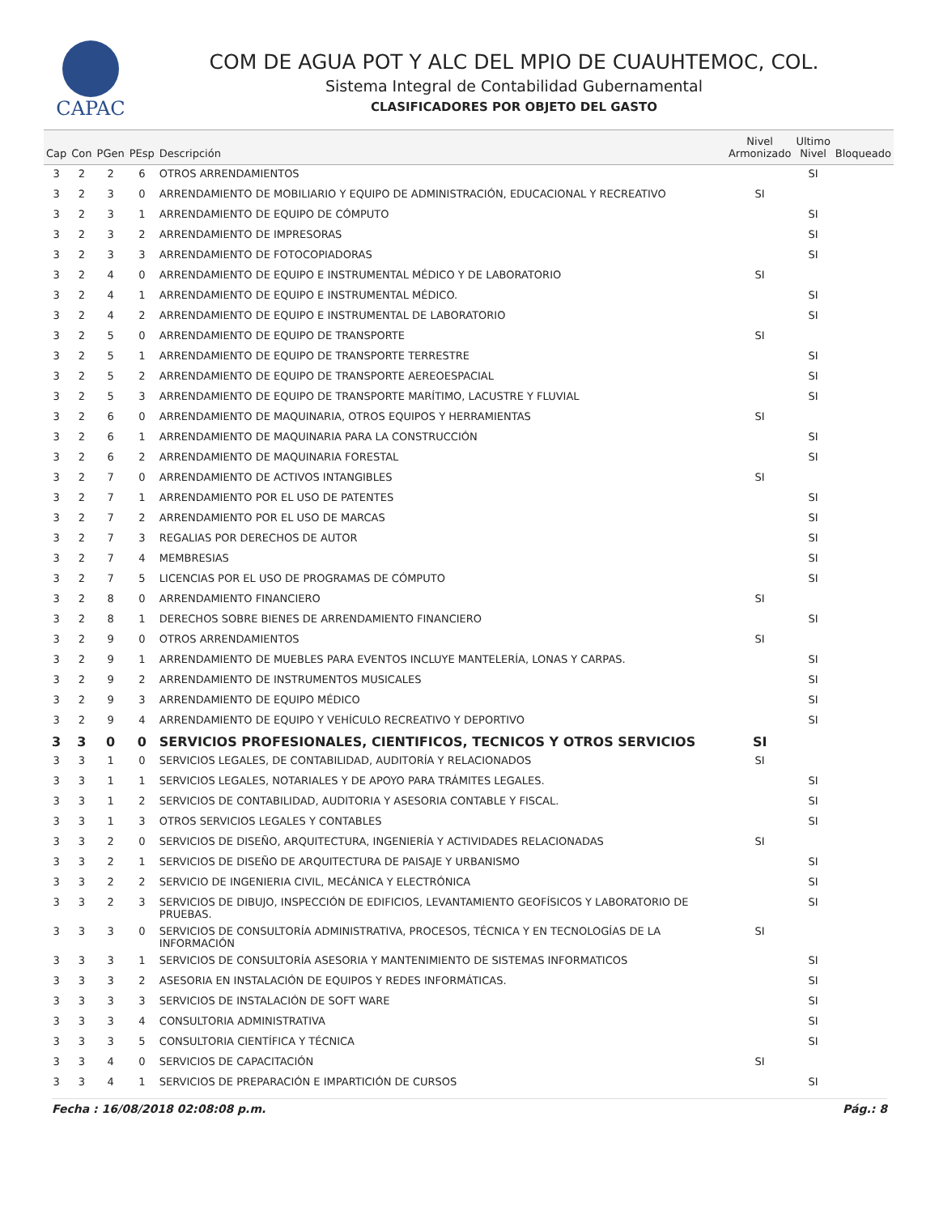CAPAC
COM DE AGUA POT Y ALC DEL MPIO DE CUAUHTEMOC, COL.
Sistema Integral de Contabilidad Gubernamental
CLASIFICADORES POR OBJETO DEL GASTO
| Cap | Con | PGen | PEsp | Descripción | Nivel Armonizado | Ultimo Nivel | Bloqueado |
| --- | --- | --- | --- | --- | --- | --- | --- |
| 3 | 2 | 2 | 6 | OTROS ARRENDAMIENTOS | | SI | |
| 3 | 2 | 3 | 0 | ARRENDAMIENTO DE MOBILIARIO Y EQUIPO DE ADMINISTRACIÓN, EDUCACIONAL Y RECREATIVO | SI | | |
| 3 | 2 | 3 | 1 | ARRENDAMIENTO DE EQUIPO DE CÓMPUTO | | SI | |
| 3 | 2 | 3 | 2 | ARRENDAMIENTO DE IMPRESORAS | | SI | |
| 3 | 2 | 3 | 3 | ARRENDAMIENTO DE FOTOCOPIADORAS | | SI | |
| 3 | 2 | 4 | 0 | ARRENDAMIENTO DE EQUIPO E INSTRUMENTAL MÉDICO Y DE LABORATORIO | SI | | |
| 3 | 2 | 4 | 1 | ARRENDAMIENTO DE EQUIPO E INSTRUMENTAL MÉDICO. | | SI | |
| 3 | 2 | 4 | 2 | ARRENDAMIENTO DE EQUIPO E INSTRUMENTAL DE LABORATORIO | | SI | |
| 3 | 2 | 5 | 0 | ARRENDAMIENTO DE EQUIPO DE TRANSPORTE | SI | | |
| 3 | 2 | 5 | 1 | ARRENDAMIENTO DE EQUIPO DE TRANSPORTE TERRESTRE | | SI | |
| 3 | 2 | 5 | 2 | ARRENDAMIENTO DE EQUIPO DE TRANSPORTE AEREOESPACIAL | | SI | |
| 3 | 2 | 5 | 3 | ARRENDAMIENTO DE EQUIPO DE TRANSPORTE MARÍTIMO, LACUSTRE Y FLUVIAL | | SI | |
| 3 | 2 | 6 | 0 | ARRENDAMIENTO DE MAQUINARIA, OTROS EQUIPOS Y HERRAMIENTAS | SI | | |
| 3 | 2 | 6 | 1 | ARRENDAMIENTO DE MAQUINARIA PARA LA CONSTRUCCIÓN | | SI | |
| 3 | 2 | 6 | 2 | ARRENDAMIENTO DE MAQUINARIA FORESTAL | | SI | |
| 3 | 2 | 7 | 0 | ARRENDAMIENTO DE ACTIVOS INTANGIBLES | SI | | |
| 3 | 2 | 7 | 1 | ARRENDAMIENTO POR EL USO DE PATENTES | | SI | |
| 3 | 2 | 7 | 2 | ARRENDAMIENTO POR EL USO DE MARCAS | | SI | |
| 3 | 2 | 7 | 3 | REGALIAS POR DERECHOS DE AUTOR | | SI | |
| 3 | 2 | 7 | 4 | MEMBRESIAS | | SI | |
| 3 | 2 | 7 | 5 | LICENCIAS POR EL USO DE PROGRAMAS DE CÓMPUTO | | SI | |
| 3 | 2 | 8 | 0 | ARRENDAMIENTO FINANCIERO | SI | | |
| 3 | 2 | 8 | 1 | DERECHOS SOBRE BIENES DE ARRENDAMIENTO FINANCIERO | | SI | |
| 3 | 2 | 9 | 0 | OTROS ARRENDAMIENTOS | SI | | |
| 3 | 2 | 9 | 1 | ARRENDAMIENTO DE MUEBLES PARA EVENTOS INCLUYE MANTELERÍA, LONAS Y CARPAS. | | SI | |
| 3 | 2 | 9 | 2 | ARRENDAMIENTO DE INSTRUMENTOS MUSICALES | | SI | |
| 3 | 2 | 9 | 3 | ARRENDAMIENTO DE EQUIPO MÉDICO | | SI | |
| 3 | 2 | 9 | 4 | ARRENDAMIENTO DE EQUIPO Y VEHÍCULO RECREATIVO Y DEPORTIVO | | SI | |
| 3 | 3 | 0 | 0 | SERVICIOS PROFESIONALES, CIENTIFICOS, TECNICOS Y OTROS SERVICIOS | SI | | |
| 3 | 3 | 1 | 0 | SERVICIOS LEGALES, DE CONTABILIDAD, AUDITORÍA Y RELACIONADOS | SI | | |
| 3 | 3 | 1 | 1 | SERVICIOS LEGALES, NOTARIALES Y DE APOYO PARA TRÁMITES LEGALES. | | SI | |
| 3 | 3 | 1 | 2 | SERVICIOS DE CONTABILIDAD, AUDITORIA Y ASESORIA CONTABLE Y FISCAL. | | SI | |
| 3 | 3 | 1 | 3 | OTROS SERVICIOS LEGALES Y CONTABLES | | SI | |
| 3 | 3 | 2 | 0 | SERVICIOS DE DISEÑO, ARQUITECTURA, INGENIERÍA Y ACTIVIDADES RELACIONADAS | SI | | |
| 3 | 3 | 2 | 1 | SERVICIOS DE DISEÑO DE ARQUITECTURA DE PAISAJE Y URBANISMO | | SI | |
| 3 | 3 | 2 | 2 | SERVICIO DE INGENIERIA CIVIL, MECÁNICA Y ELECTRÓNICA | | SI | |
| 3 | 3 | 2 | 3 | SERVICIOS DE DIBUJO, INSPECCIÓN DE EDIFICIOS, LEVANTAMIENTO GEOFÍSICOS Y LABORATORIO DE PRUEBAS. | | SI | |
| 3 | 3 | 3 | 0 | SERVICIOS DE CONSULTORÍA ADMINISTRATIVA, PROCESOS, TÉCNICA Y EN TECNOLOGÍAS DE LA INFORMACIÓN | SI | | |
| 3 | 3 | 3 | 1 | SERVICIOS DE CONSULTORÍA ASESORIA Y MANTENIMIENTO DE SISTEMAS INFORMATICOS | | SI | |
| 3 | 3 | 3 | 2 | ASESORIA EN INSTALACIÓN DE EQUIPOS Y REDES INFORMÁTICAS. | | SI | |
| 3 | 3 | 3 | 3 | SERVICIOS DE INSTALACIÓN DE SOFT WARE | | SI | |
| 3 | 3 | 3 | 4 | CONSULTORIA ADMINISTRATIVA | | SI | |
| 3 | 3 | 3 | 5 | CONSULTORIA CIENTÍFICA Y TÉCNICA | | SI | |
| 3 | 3 | 4 | 0 | SERVICIOS DE CAPACITACIÓN | SI | | |
| 3 | 3 | 4 | 1 | SERVICIOS DE PREPARACIÓN E IMPARTICIÓN DE CURSOS | | SI | |
Fecha : 16/08/2018 02:08:08 p.m. Pág.: 8